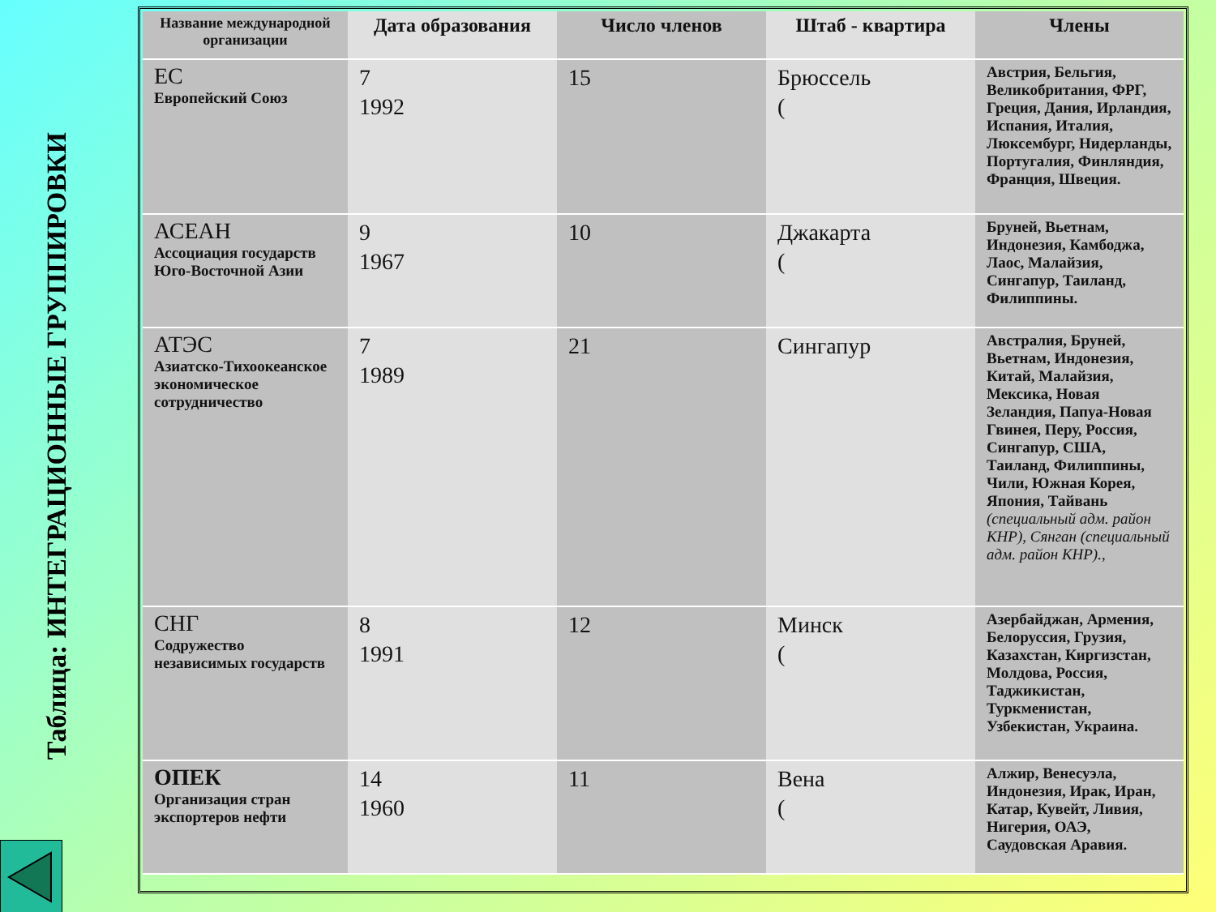Таблица: ИНТЕГРАЦИОННЫЕ ГРУППИРОВКИ
| Название международной организации | Дата образования | Число членов | Штаб - квартира | Члены |
| --- | --- | --- | --- | --- |
| ЕС Европейский Союз | 7 1992 | 15 | Брюссель ( | Австрия, Бельгия, Великобритания, ФРГ, Греция, Дания, Ирландия, Испания, Италия, Люксембург, Нидерланды, Португалия, Финляндия, Франция, Швеция. |
| АСЕАН Ассоциация государств Юго-Восточной Азии | 9 1967 | 10 | Джакарта ( | Бруней, Вьетнам, Индонезия, Камбоджа, Лаос, Малайзия, Сингапур, Таиланд, Филиппины. |
| АТЭС Азиатско-Тихоокеанское экономическое сотрудничество | 7 1989 | 21 | Сингапур | Австралия, Бруней, Вьетнам, Индонезия, Китай, Малайзия, Мексика, Новая Зеландия, Папуа-Новая Гвинея, Перу, Россия, Сингапур, США, Таиланд, Филиппины, Чили, Южная Корея, Япония, Тайвань (специальный адм. район КНР), Сянган (специальный адм. район КНР)., |
| СНГ Содружество независимых государств | 8 1991 | 12 | Минск ( | Азербайджан, Армения, Белоруссия, Грузия, Казахстан, Киргизстан, Молдова, Россия, Таджикистан, Туркменистан, Узбекистан, Украина. |
| ОПЕК Организация стран экспортеров нефти | 14 1960 | 11 | Вена ( | Алжир, Венесуэла, Индонезия, Ирак, Иран, Катар, Кувейт, Ливия, Нигерия, ОАЭ, Саудовская Аравия. |